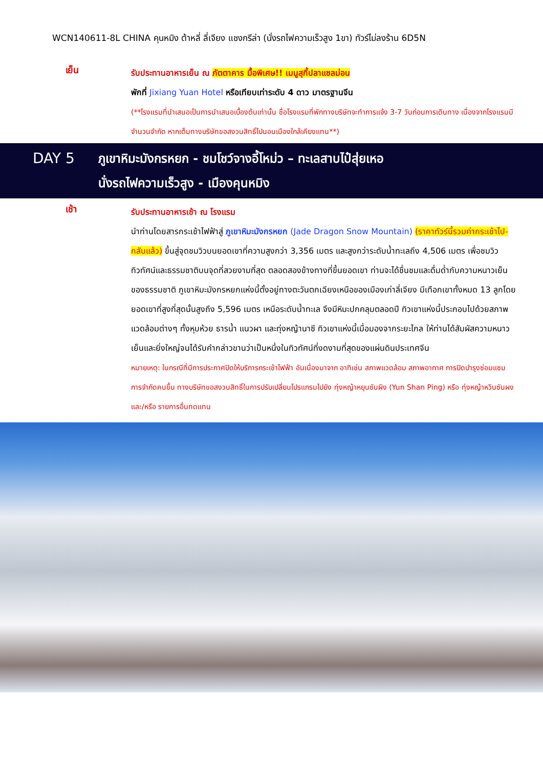WCN140611-8L CHINA คุนหมิง ต้าหลี่ ลี่เจียง แชงกรีล่า (นั่งรถไฟความเร็วสูง 1ขา) ทัวร์ไม่ลงร้าน 6D5N
เย็น
รับประทานอาหารเย็น ณ ภัตตาคาร มื้อพิเศษ!! เมนูสุกี้ปลาแซลม่อน
พักที่ Jixiang Yuan Hotel หรือเทียบเท่าระดับ 4 ดาว มาตรฐานจีน
(**โรงแรมที่นำเสนอเป็นการนำเสนอเบื้องต้นเท่านั้น ชื่อโรงแรมที่พักทางบริษัทจะทำการแจ้ง 3-7 วันก่อนการเดินทาง เนื่องจากโรงแรมมีจำนวนจำกัด หากเต็มทางบริษัทขอสงวนสิทธิ์ไปนอนเมืองใกล้เคียงแทน**)
DAY 5
ภูเขาหิมะมังกรหยก - ชมโชว์จางอี้โหม่ว – ทะเลสาบไป๋สุ่ยเหอ
นั่งรถไฟความเร็วสูง - เมืองคุนหมิง
เช้า
รับประทานอาหารเช้า ณ โรงแรม
นำท่านโดยสารกระเช้าไฟฟ้าสู่ ภูเขาหิมะมังกรหยก (Jade Dragon Snow Mountain) (ราคาทัวร์นี้รวมค่ากระเช้าไป-กลับแล้ว) ขึ้นสู่จุดชมวิวบนยอดเขาที่ความสูงกว่า 3,356 เมตร และสูงกว่าระดับน้ำทะเลถึง 4,506 เมตร เพื่อชมวิวทิวทัศน์และธรรมชาติบนจุดที่สวยงามที่สุด ตลอดสองข้างทางที่ขึ้นยอดเขา ท่านจะได้ชื่นชมและดื่มด่ำกับความหนาวเย็นของธรรมชาติ ภูเขาหิมะมังกรหยกแห่งนี้ตั้งอยู่ทางตะวันตกเฉียงเหนือของเมืองเก่าลี่เจียง มีเทือกเขาทั้งหมด 13 ลูกโดยยอดเขาที่สูงที่สุดนั้นสูงถึง 5,596 เมตร เหนือระดับน้ำทะเล จึงมีหิมะปกคลุมตลอดปี ทิวเขาแห่งนี้ประกอบไปด้วยสภาพแวดล้อมต่างๆ ทั้งหุบห้วย ธารน้ำ แนวผา และทุ่งหญ้านาซี ทิวเขาแห่งนี้เมื่อมองจากระยะไกล ให้ท่านได้สัมผัสความหนาวเย็นและยิ่งใหญ่จนได้รับคำกล่าวขานว่าเป็นหนึ่งในทิวทัศน์ที่งดงามที่สุดของแผ่นดินประเทศจีน
หมายเหตุ: ในกรณีที่มีการประกาศปิดให้บริการกระเช้าไฟฟ้า อันเนื่องมาจาก อาทิเช่น สภาพแวดล้อม สภาพอากาศ การปิดบำรุงซ่อมแซม การจำกัดคนขึ้น ทางบริษัทขอสงวนสิทธิ์ในการปรับเปลี่ยนโปรแกรมไปยัง ทุ่งหญ้าหยุนซันผิง (Yun Shan Ping) หรือ ทุ่งหญ้าหวินซันผง และ/หรือ รายการอื่นทดแทน